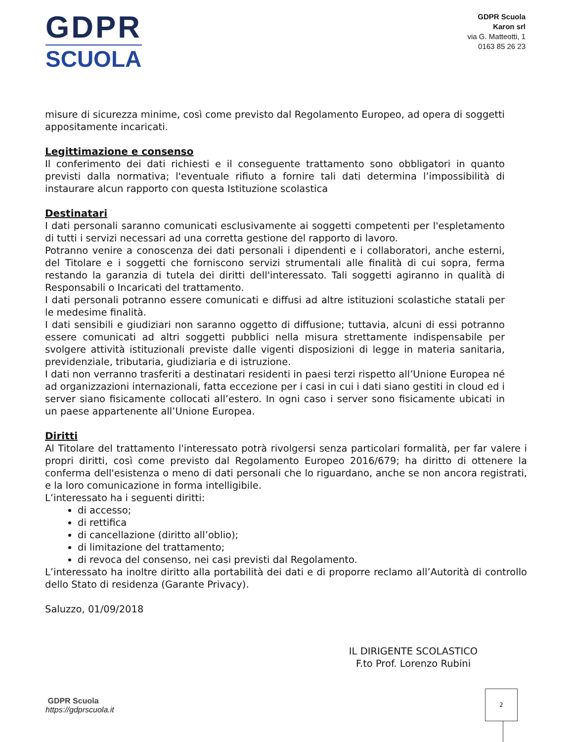GDPR
SCUOLA
GDPR Scuola
Karon srl
via G. Matteotti, 1
0163 85 26 23
misure di sicurezza minime, così come previsto dal Regolamento Europeo, ad opera di soggetti appositamente incaricati.
Legittimazione e consenso
Il conferimento dei dati richiesti e il conseguente trattamento sono obbligatori in quanto previsti dalla normativa; l'eventuale rifiuto a fornire tali dati determina l’impossibilità di instaurare alcun rapporto con questa Istituzione scolastica
Destinatari
I dati personali saranno comunicati esclusivamente ai soggetti competenti per l'espletamento di tutti i servizi necessari ad una corretta gestione del rapporto di lavoro.
Potranno venire a conoscenza dei dati personali i dipendenti e i collaboratori, anche esterni, del Titolare e i soggetti che forniscono servizi strumentali alle finalità di cui sopra, ferma restando la garanzia di tutela dei diritti dell'interessato. Tali soggetti agiranno in qualità di Responsabili o Incaricati del trattamento.
I dati personali potranno essere comunicati e diffusi ad altre istituzioni scolastiche statali per le medesime finalità.
I dati sensibili e giudiziari non saranno oggetto di diffusione; tuttavia, alcuni di essi potranno essere comunicati ad altri soggetti pubblici nella misura strettamente indispensabile per svolgere attività istituzionali previste dalle vigenti disposizioni di legge in materia sanitaria, previdenziale, tributaria, giudiziaria e di istruzione.
I dati non verranno trasferiti a destinatari residenti in paesi terzi rispetto all’Unione Europea né ad organizzazioni internazionali, fatta eccezione per i casi in cui i dati siano gestiti in cloud ed i server siano fisicamente collocati all’estero. In ogni caso i server sono fisicamente ubicati in un paese appartenente all’Unione Europea.
Diritti
Al Titolare del trattamento l'interessato potrà rivolgersi senza particolari formalità, per far valere i propri diritti, così come previsto dal Regolamento Europeo 2016/679; ha diritto di ottenere la conferma dell'esistenza o meno di dati personali che lo riguardano, anche se non ancora registrati, e la loro comunicazione in forma intelligibile.
L’interessato ha i seguenti diritti:
di accesso;
di rettifica
di cancellazione (diritto all’oblio);
di limitazione del trattamento;
di revoca del consenso, nei casi previsti dal Regolamento.
L’interessato ha inoltre diritto alla portabilità dei dati e di proporre reclamo all’Autorità di controllo dello Stato di residenza (Garante Privacy).
Saluzzo, 01/09/2018
IL DIRIGENTE SCOLASTICO
F.to Prof. Lorenzo Rubini
GDPR Scuola
https://gdprscuola.it
2